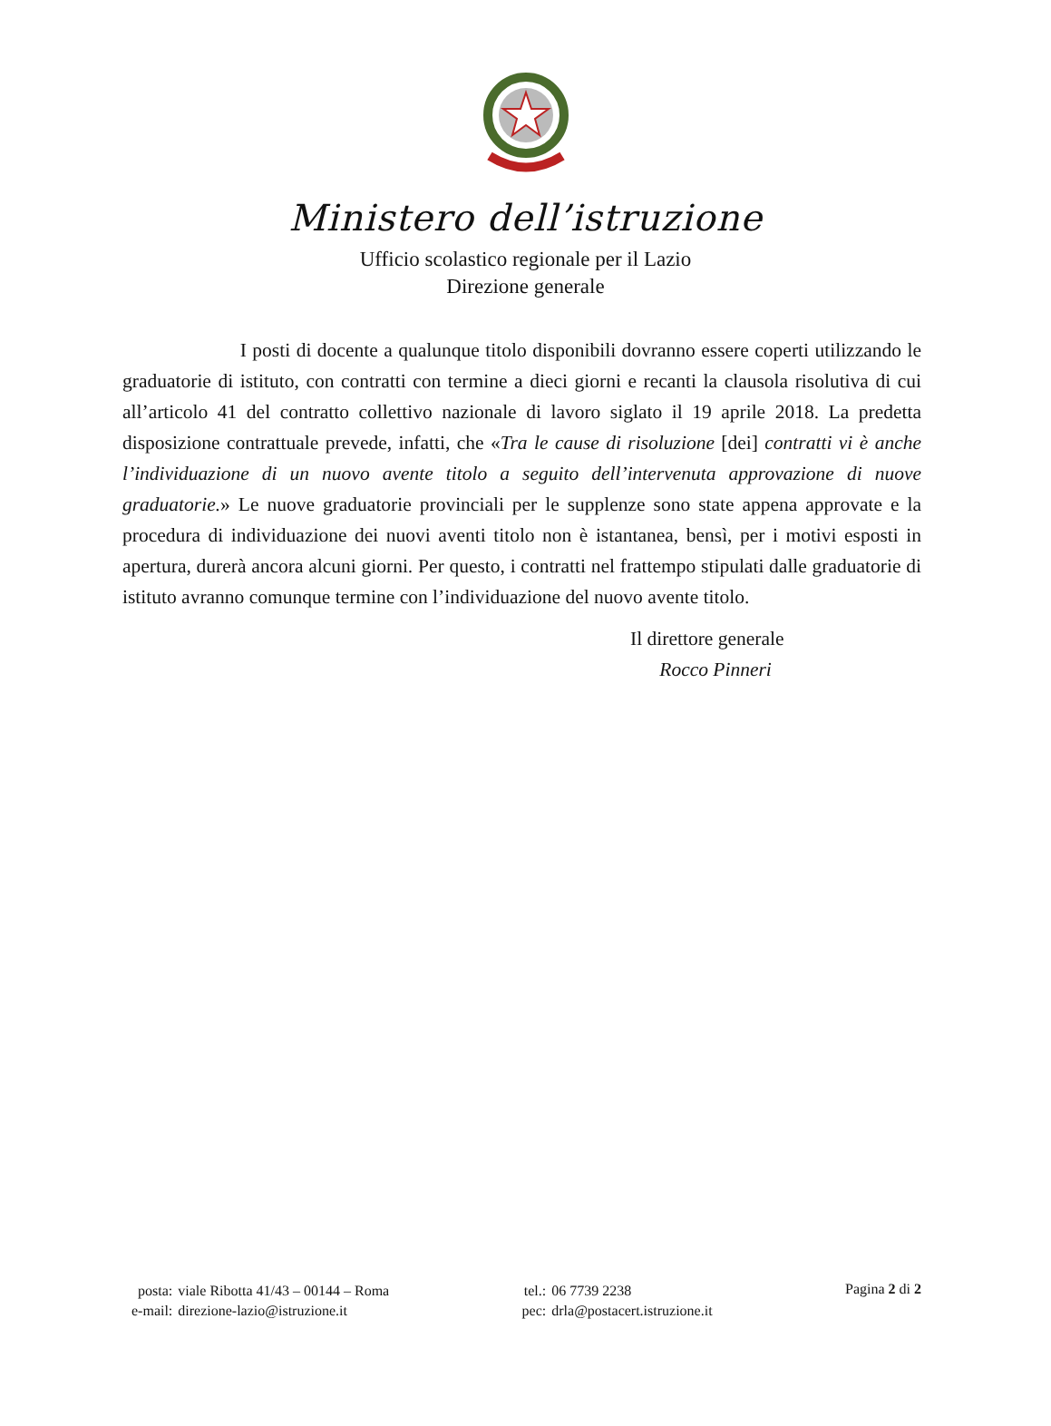Ministero dell’istruzione
Ufficio scolastico regionale per il Lazio
Direzione generale
I posti di docente a qualunque titolo disponibili dovranno essere coperti utilizzando le graduatorie di istituto, con contratti con termine a dieci giorni e recanti la clausola risolutiva di cui all’articolo 41 del contratto collettivo nazionale di lavoro siglato il 19 aprile 2018. La predetta disposizione contrattuale prevede, infatti, che «Tra le cause di risoluzione [dei] contratti vi è anche l’individuazione di un nuovo avente titolo a seguito dell’intervenuta approvazione di nuove graduatorie.» Le nuove graduatorie provinciali per le supplenze sono state appena approvate e la procedura di individuazione dei nuovi aventi titolo non è istantanea, bensì, per i motivi esposti in apertura, durerà ancora alcuni giorni. Per questo, i contratti nel frattempo stipulati dalle graduatorie di istituto avranno comunque termine con l’individuazione del nuovo avente titolo.
Il direttore generale
Rocco Pinneri
| posta: | viale Ribotta 41/43 – 00144 – Roma |
| e-mail: | direzione-lazio@istruzione.it |
| tel.: | 06 7739 2238 |
| pec: | drla@postacert.istruzione.it |
Pagina 2 di 2